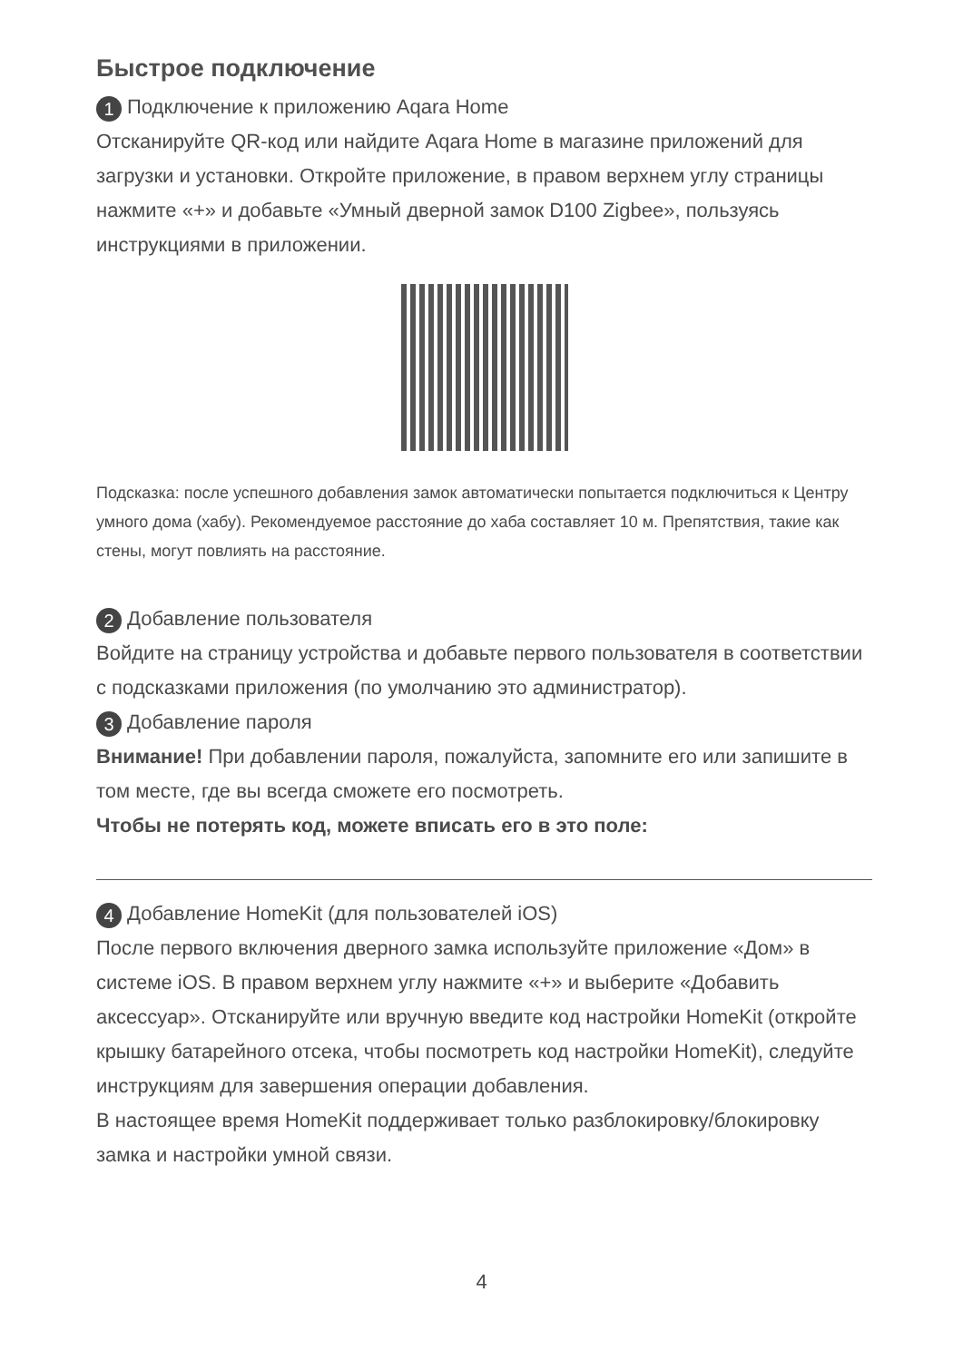Быстрое подключение
1 Подключение к приложению Aqara Home
Отсканируйте QR-код или найдите Aqara Home в магазине приложений для загрузки и установки. Откройте приложение, в правом верхнем углу страницы нажмите «+» и добавьте «Умный дверной замок D100 Zigbee», пользуясь инструкциями в приложении.
Подсказка: после успешного добавления замок автоматически попытается подключиться к Центру умного дома (хабу). Рекомендуемое расстояние до хаба составляет 10 м. Препятствия, такие как стены, могут повлиять на расстояние.
2 Добавление пользователя
Войдите на страницу устройства и добавьте первого пользователя в соответствии с подсказками приложения (по умолчанию это администратор).
3 Добавление пароля
Внимание! При добавлении пароля, пожалуйста, запомните его или запишите в том месте, где вы всегда сможете его посмотреть.
Чтобы не потерять код, можете вписать его в это поле:
4 Добавление HomeKit (для пользователей iOS)
После первого включения дверного замка используйте приложение «Дом» в системе iOS. В правом верхнем углу нажмите «+» и выберите «Добавить аксессуар». Отсканируйте или вручную введите код настройки HomeKit (откройте крышку батарейного отсека, чтобы посмотреть код настройки HomeKit), следуйте инструкциям для завершения операции добавления.
В настоящее время HomeKit поддерживает только разблокировку/блокировку замка и настройки умной связи.
4